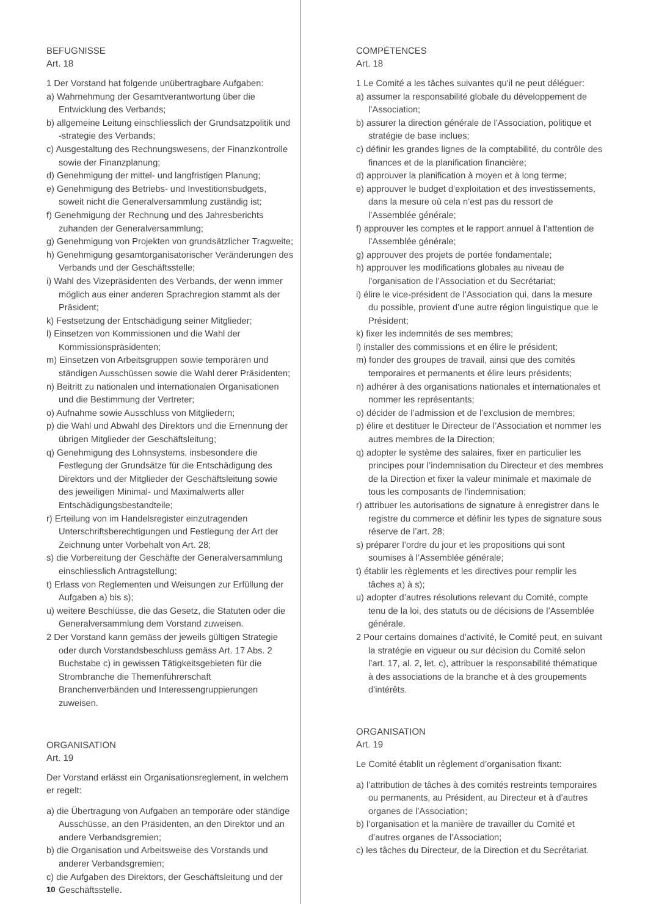BEFUGNISSE
Art. 18
1 Der Vorstand hat folgende unübertragbare Aufgaben:
a) Wahrnehmung der Gesamtverantwortung über die Entwicklung des Verbands;
b) allgemeine Leitung einschliesslich der Grundsatzpolitik und -strategie des Verbands;
c) Ausgestaltung des Rechnungswesens, der Finanzkontrolle sowie der Finanzplanung;
d) Genehmigung der mittel- und langfristigen Planung;
e) Genehmigung des Betriebs- und Investitionsbudgets, soweit nicht die Generalversammlung zuständig ist;
f) Genehmigung der Rechnung und des Jahresberichts zuhanden der Generalversammlung;
g) Genehmigung von Projekten von grundsätzlicher Tragweite;
h) Genehmigung gesamtorganisatorischer Veränderungen des Verbands und der Geschäftsstelle;
i) Wahl des Vizepräsidenten des Verbands, der wenn immer möglich aus einer anderen Sprachregion stammt als der Präsident;
k) Festsetzung der Entschädigung seiner Mitglieder;
l) Einsetzen von Kommissionen und die Wahl der Kommissionspräsidenten;
m) Einsetzen von Arbeitsgruppen sowie temporären und ständigen Ausschüssen sowie die Wahl derer Präsidenten;
n) Beitritt zu nationalen und internationalen Organisationen und die Bestimmung der Vertreter;
o) Aufnahme sowie Ausschluss von Mitgliedern;
p) die Wahl und Abwahl des Direktors und die Ernennung der übrigen Mitglieder der Geschäftsleitung;
q) Genehmigung des Lohnsystems, insbesondere die Festlegung der Grundsätze für die Entschädigung des Direktors und der Mitglieder der Geschäftsleitung sowie des jeweiligen Minimal- und Maximalwerts aller Entschädigungsbestandteile;
r) Erteilung von im Handelsregister einzutragenden Unterschriftsberechtigungen und Festlegung der Art der Zeichnung unter Vorbehalt von Art. 28;
s) die Vorbereitung der Geschäfte der Generalversammlung einschliesslich Antragstellung;
t) Erlass von Reglementen und Weisungen zur Erfüllung der Aufgaben a) bis s);
u) weitere Beschlüsse, die das Gesetz, die Statuten oder die Generalversammlung dem Vorstand zuweisen.
2 Der Vorstand kann gemäss der jeweils gültigen Strategie oder durch Vorstandsbeschluss gemäss Art. 17 Abs. 2 Buchstabe c) in gewissen Tätigkeitsgebieten für die Strombranche die Themenführerschaft Branchenverbänden und Interessengruppierungen zuweisen.
ORGANISATION
Art. 19
Der Vorstand erlässt ein Organisationsreglement, in welchem er regelt:
a) die Übertragung von Aufgaben an temporäre oder ständige Ausschüsse, an den Präsidenten, an den Direktor und an andere Verbandsgremien;
b) die Organisation und Arbeitsweise des Vorstands und anderer Verbandsgremien;
c) die Aufgaben des Direktors, der Geschäftsleitung und der Geschäftsstelle.
COMPÉTENCES
Art. 18
1 Le Comité a les tâches suivantes qu’il ne peut déléguer:
a) assumer la responsabilité globale du développement de l’Association;
b) assurer la direction générale de l’Association, politique et stratégie de base inclues;
c) définir les grandes lignes de la comptabilité, du contrôle des finances et de la planification financière;
d) approuver la planification à moyen et à long terme;
e) approuver le budget d’exploitation et des investissements, dans la mesure où cela n’est pas du ressort de l’Assemblée générale;
f) approuver les comptes et le rapport annuel à l’attention de l’Assemblée générale;
g) approuver des projets de portée fondamentale;
h) approuver les modifications globales au niveau de l’organisation de l’Association et du Secrétariat;
i) élire le vice-président de l’Association qui, dans la mesure du possible, provient d’une autre région linguistique que le Président;
k) fixer les indemnités de ses membres;
l) installer des commissions et en élire le président;
m) fonder des groupes de travail, ainsi que des comités temporaires et permanents et élire leurs présidents;
n) adhérer à des organisations nationales et internationales et nommer les représentants;
o) décider de l’admission et de l’exclusion de membres;
p) élire et destituer le Directeur de l’Association et nommer les autres membres de la Direction;
q) adopter le système des salaires, fixer en particulier les principes pour l’indemnisation du Directeur et des membres de la Direction et fixer la valeur minimale et maximale de tous les composants de l’indemnisation;
r) attribuer les autorisations de signature à enregistrer dans le registre du commerce et définir les types de signature sous réserve de l’art. 28;
s) préparer l’ordre du jour et les propositions qui sont soumises à l’Assemblée générale;
t) établir les règlements et les directives pour remplir les tâches a) à s);
u) adopter d’autres résolutions relevant du Comité, compte tenu de la loi, des statuts ou de décisions de l’Assemblée générale.
2 Pour certains domaines d’activité, le Comité peut, en suivant la stratégie en vigueur ou sur décision du Comité selon l’art. 17, al. 2, let. c), attribuer la responsabilité thématique à des associations de la branche et à des groupements d’intérêts.
ORGANISATION
Art. 19
Le Comité établit un règlement d’organisation fixant:
a) l’attribution de tâches à des comités restreints temporaires ou permanents, au Président, au Directeur et à d’autres organes de l’Association;
b) l’organisation et la manière de travailler du Comité et d’autres organes de l’Association;
c) les tâches du Directeur, de la Direction et du Secrétariat.
10